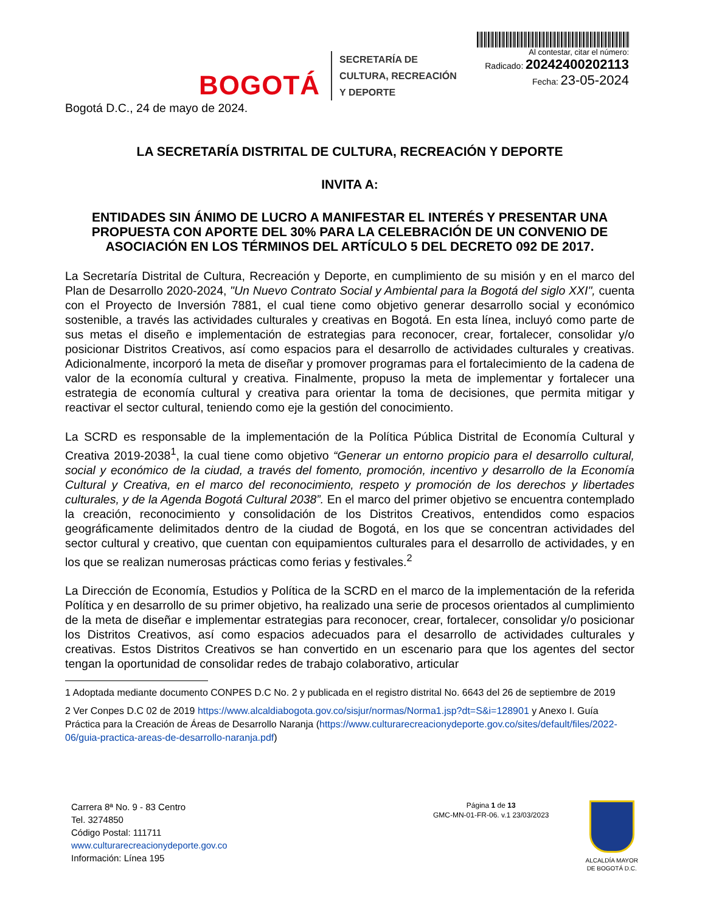BOGOTÁ
SECRETARÍA DE
CULTURA, RECREACIÓN
Y DEPORTE
Al contestar, citar el número:
Radicado: 20242400202113
Fecha: 23-05-2024
Bogotá D.C., 24 de mayo de 2024.
LA SECRETARÍA DISTRITAL DE CULTURA, RECREACIÓN Y DEPORTE
INVITA A:
ENTIDADES SIN ÁNIMO DE LUCRO A MANIFESTAR EL INTERÉS Y PRESENTAR UNA PROPUESTA CON APORTE DEL 30% PARA LA CELEBRACIÓN DE UN CONVENIO DE ASOCIACIÓN EN LOS TÉRMINOS DEL ARTÍCULO 5 DEL DECRETO 092 DE 2017.
La Secretaría Distrital de Cultura, Recreación y Deporte, en cumplimiento de su misión y en el marco del Plan de Desarrollo 2020-2024, "Un Nuevo Contrato Social y Ambiental para la Bogotá del siglo XXI", cuenta con el Proyecto de Inversión 7881, el cual tiene como objetivo generar desarrollo social y económico sostenible, a través las actividades culturales y creativas en Bogotá. En esta línea, incluyó como parte de sus metas el diseño e implementación de estrategias para reconocer, crear, fortalecer, consolidar y/o posicionar Distritos Creativos, así como espacios para el desarrollo de actividades culturales y creativas. Adicionalmente, incorporó la meta de diseñar y promover programas para el fortalecimiento de la cadena de valor de la economía cultural y creativa. Finalmente, propuso la meta de implementar y fortalecer una estrategia de economía cultural y creativa para orientar la toma de decisiones, que permita mitigar y reactivar el sector cultural, teniendo como eje la gestión del conocimiento.
La SCRD es responsable de la implementación de la Política Pública Distrital de Economía Cultural y Creativa 2019-2038<sup>1</sup>, la cual tiene como objetivo “Generar un entorno propicio para el desarrollo cultural, social y económico de la ciudad, a través del fomento, promoción, incentivo y desarrollo de la Economía Cultural y Creativa, en el marco del reconocimiento, respeto y promoción de los derechos y libertades culturales, y de la Agenda Bogotá Cultural 2038”. En el marco del primer objetivo se encuentra contemplado la creación, reconocimiento y consolidación de los Distritos Creativos, entendidos como espacios geográficamente delimitados dentro de la ciudad de Bogotá, en los que se concentran actividades del sector cultural y creativo, que cuentan con equipamientos culturales para el desarrollo de actividades, y en los que se realizan numerosas prácticas como ferias y festivales.<sup>2</sup>
La Dirección de Economía, Estudios y Política de la SCRD en el marco de la implementación de la referida Política y en desarrollo de su primer objetivo, ha realizado una serie de procesos orientados al cumplimiento de la meta de diseñar e implementar estrategias para reconocer, crear, fortalecer, consolidar y/o posicionar los Distritos Creativos, así como espacios adecuados para el desarrollo de actividades culturales y creativas. Estos Distritos Creativos se han convertido en un escenario para que los agentes del sector tengan la oportunidad de consolidar redes de trabajo colaborativo, articular
1 Adoptada mediante documento CONPES D.C No. 2 y publicada en el registro distrital No. 6643 del 26 de septiembre de 2019
2 Ver Conpes D.C 02 de 2019 https://www.alcaldiabogota.gov.co/sisjur/normas/Norma1.jsp?dt=S&i=128901 y Anexo I. Guía Práctica para la Creación de Áreas de Desarrollo Naranja (https://www.culturarecreacionydeporte.gov.co/sites/default/files/2022-06/guia-practica-areas-de-desarrollo-naranja.pdf)
Carrera 8ª No. 9 - 83 Centro
Tel. 3274850
Código Postal: 111711
www.culturarecreacionydeporte.gov.co
Información: Línea 195
Página 1 de 13
GMC-MN-01-FR-06. v.1 23/03/2023
ALCALDÍA MAYOR
DE BOGOTÁ D.C.